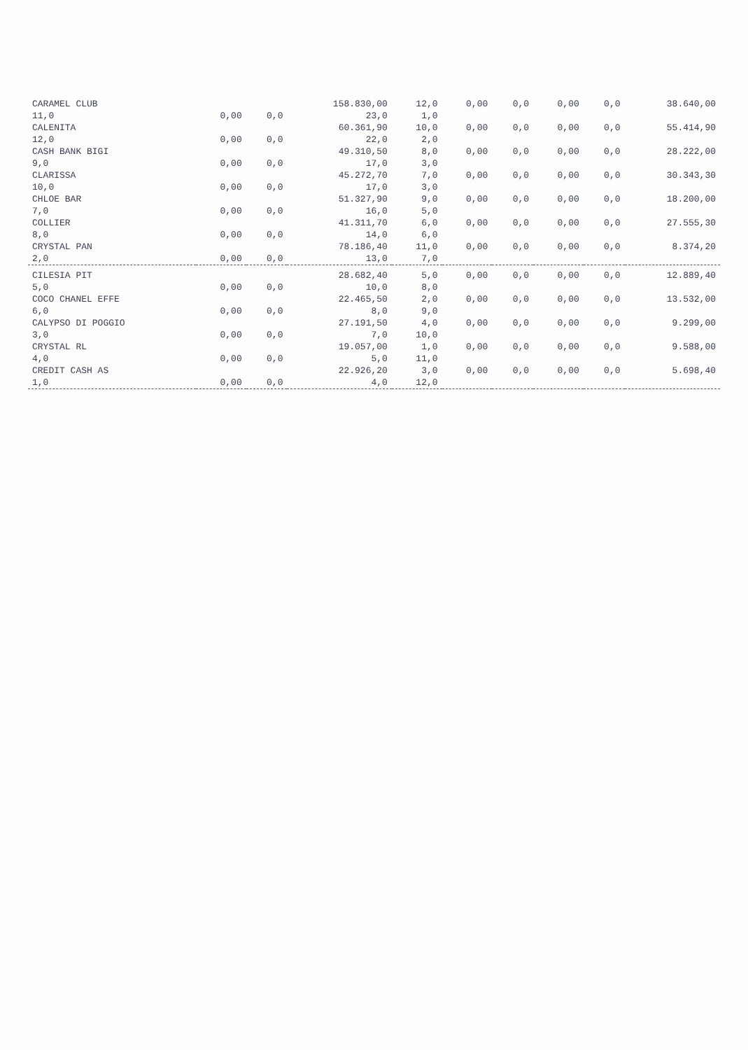| CARAMEL CLUB | | | 158.830,00 | 12,0 | 0,00 | 0,0 | 0,00 | 0,0 | 38.640,00 |
| 11,0 | 0,00 | 0,0 | 23,0 | 1,0 | | | | | |
| CALENITA | | | 60.361,90 | 10,0 | 0,00 | 0,0 | 0,00 | 0,0 | 55.414,90 |
| 12,0 | 0,00 | 0,0 | 22,0 | 2,0 | | | | | |
| CASH BANK BIGI | | | 49.310,50 | 8,0 | 0,00 | 0,0 | 0,00 | 0,0 | 28.222,00 |
| 9,0 | 0,00 | 0,0 | 17,0 | 3,0 | | | | | |
| CLARISSA | | | 45.272,70 | 7,0 | 0,00 | 0,0 | 0,00 | 0,0 | 30.343,30 |
| 10,0 | 0,00 | 0,0 | 17,0 | 3,0 | | | | | |
| CHLOE BAR | | | 51.327,90 | 9,0 | 0,00 | 0,0 | 0,00 | 0,0 | 18.200,00 |
| 7,0 | 0,00 | 0,0 | 16,0 | 5,0 | | | | | |
| COLLIER | | | 41.311,70 | 6,0 | 0,00 | 0,0 | 0,00 | 0,0 | 27.555,30 |
| 8,0 | 0,00 | 0,0 | 14,0 | 6,0 | | | | | |
| CRYSTAL PAN | | | 78.186,40 | 11,0 | 0,00 | 0,0 | 0,00 | 0,0 | 8.374,20 |
| 2,0 | 0,00 | 0,0 | 13,0 | 7,0 | | | | | |
| CILESIA PIT | | | 28.682,40 | 5,0 | 0,00 | 0,0 | 0,00 | 0,0 | 12.889,40 |
| 5,0 | 0,00 | 0,0 | 10,0 | 8,0 | | | | | |
| COCO CHANEL EFFE | | | 22.465,50 | 2,0 | 0,00 | 0,0 | 0,00 | 0,0 | 13.532,00 |
| 6,0 | 0,00 | 0,0 | 8,0 | 9,0 | | | | | |
| CALYPSO DI POGGIO | | | 27.191,50 | 4,0 | 0,00 | 0,0 | 0,00 | 0,0 | 9.299,00 |
| 3,0 | 0,00 | 0,0 | 7,0 | 10,0 | | | | | |
| CRYSTAL RL | | | 19.057,00 | 1,0 | 0,00 | 0,0 | 0,00 | 0,0 | 9.588,00 |
| 4,0 | 0,00 | 0,0 | 5,0 | 11,0 | | | | | |
| CREDIT CASH AS | | | 22.926,20 | 3,0 | 0,00 | 0,0 | 0,00 | 0,0 | 5.698,40 |
| 1,0 | 0,00 | 0,0 | 4,0 | 12,0 | | | | | |